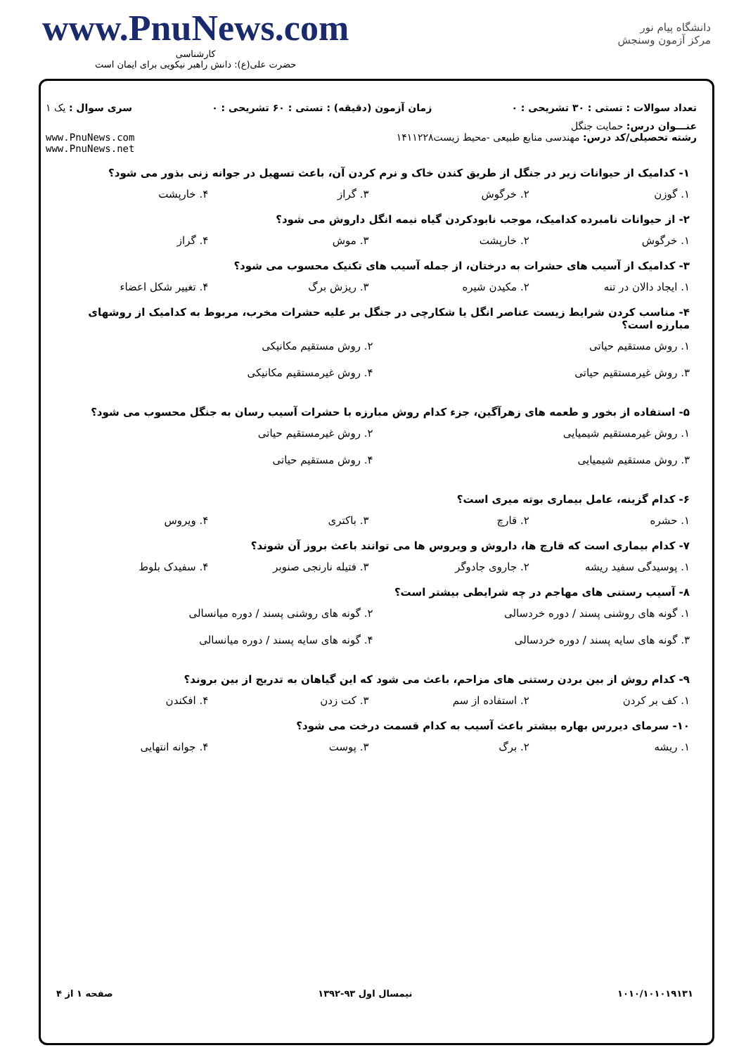دانشگاه پیام نور
مرکز آزمون وسنجش
www.PnuNews.com
کارشناسی
حضرت علی(ع): دانش راهبر نیکویی برای ایمان است
تعداد سوالات : تستی : ۳۰ تشریحی : ۰ زمان آزمون (دقیقه) : تستی : ۶۰ تشریحی : ۰ سری سوال : یک ۱
عنـــوان درس: حمایت جنگل
رشته تحصیلی/کد درس: مهندسی منابع طبیعی -محیط زیست۱۴۱۱۲۲۸ www.PnuNews.com
www.PnuNews.net
۱- کدامیک از حیوانات زیر در جنگل از طریق کندن خاک و نرم کردن آن، باعث تسهیل در جوانه زنی بذور می شود؟
۱. گوزن ۲. خرگوش ۳. گراز ۴. خارپشت
۲- از حیوانات نامبرده کدامیک، موجب نابودکردن گیاه نیمه انگل داروش می شود؟
۱. خرگوش ۲. خارپشت ۳. موش ۴. گراز
۳- کدامیک از آسیب های حشرات به درختان، از جمله آسیب های تکنیک محسوب می شود؟
۱. ایجاد دالان در تنه ۲. مکیدن شیره ۳. ریزش برگ ۴. تغییر شکل اعضاء
۴- مناسب کردن شرایط زیست عناصر انگل یا شکارچی در جنگل بر علیه حشرات مخرب، مربوط به کدامیک از روشهای مبارزه است؟
۱. روش مستقیم حیاتی ۲. روش مستقیم مکانیکی ۳. روش غیرمستقیم حیاتی ۴. روش غیرمستقیم مکانیکی
۵- استفاده از بخور و طعمه های زهرآگین، جزء کدام روش مبارزه با حشرات آسیب رسان به جنگل محسوب می شود؟
۱. روش غیرمستقیم شیمیایی ۲. روش غیرمستقیم حیاتی ۳. روش مستقیم شیمیایی ۴. روش مستقیم حیاتی
۶- کدام گزینه، عامل بیماری بوته میری است؟
۱. حشره ۲. قارچ ۳. باکتری ۴. ویروس
۷- کدام بیماری است که قارچ ها، داروش و ویروس ها می توانند باعث بروز آن شوند؟
۱. پوسیدگی سفید ریشه ۲. جاروی جادوگر ۳. فتیله نارنجی صنوبر ۴. سفیدک بلوط
۸- آسیب رستنی های مهاجم در چه شرایطی بیشتر است؟
۱. گونه های روشنی پسند / دوره خردسالی ۲. گونه های روشنی پسند / دوره میانسالی ۳. گونه های سایه پسند / دوره خردسالی ۴. گونه های سایه پسند / دوره میانسالی
۹- کدام روش از بین بردن رستنی های مزاحم، باعث می شود که این گیاهان به تدریج از بین بروند؟
۱. کف بر کردن ۲. استفاده از سم ۳. کت زدن ۴. افکندن
۱۰- سرمای دیررس بهاره بیشتر باعث آسیب به کدام قسمت درخت می شود؟
۱. ریشه ۲. برگ ۳. پوست ۴. جوانه انتهایی
۱۰۱۰/۱۰۱۰۱۹۱۳۱ نیمسال اول ۹۳-۱۳۹۲ صفحه ۱ از ۴